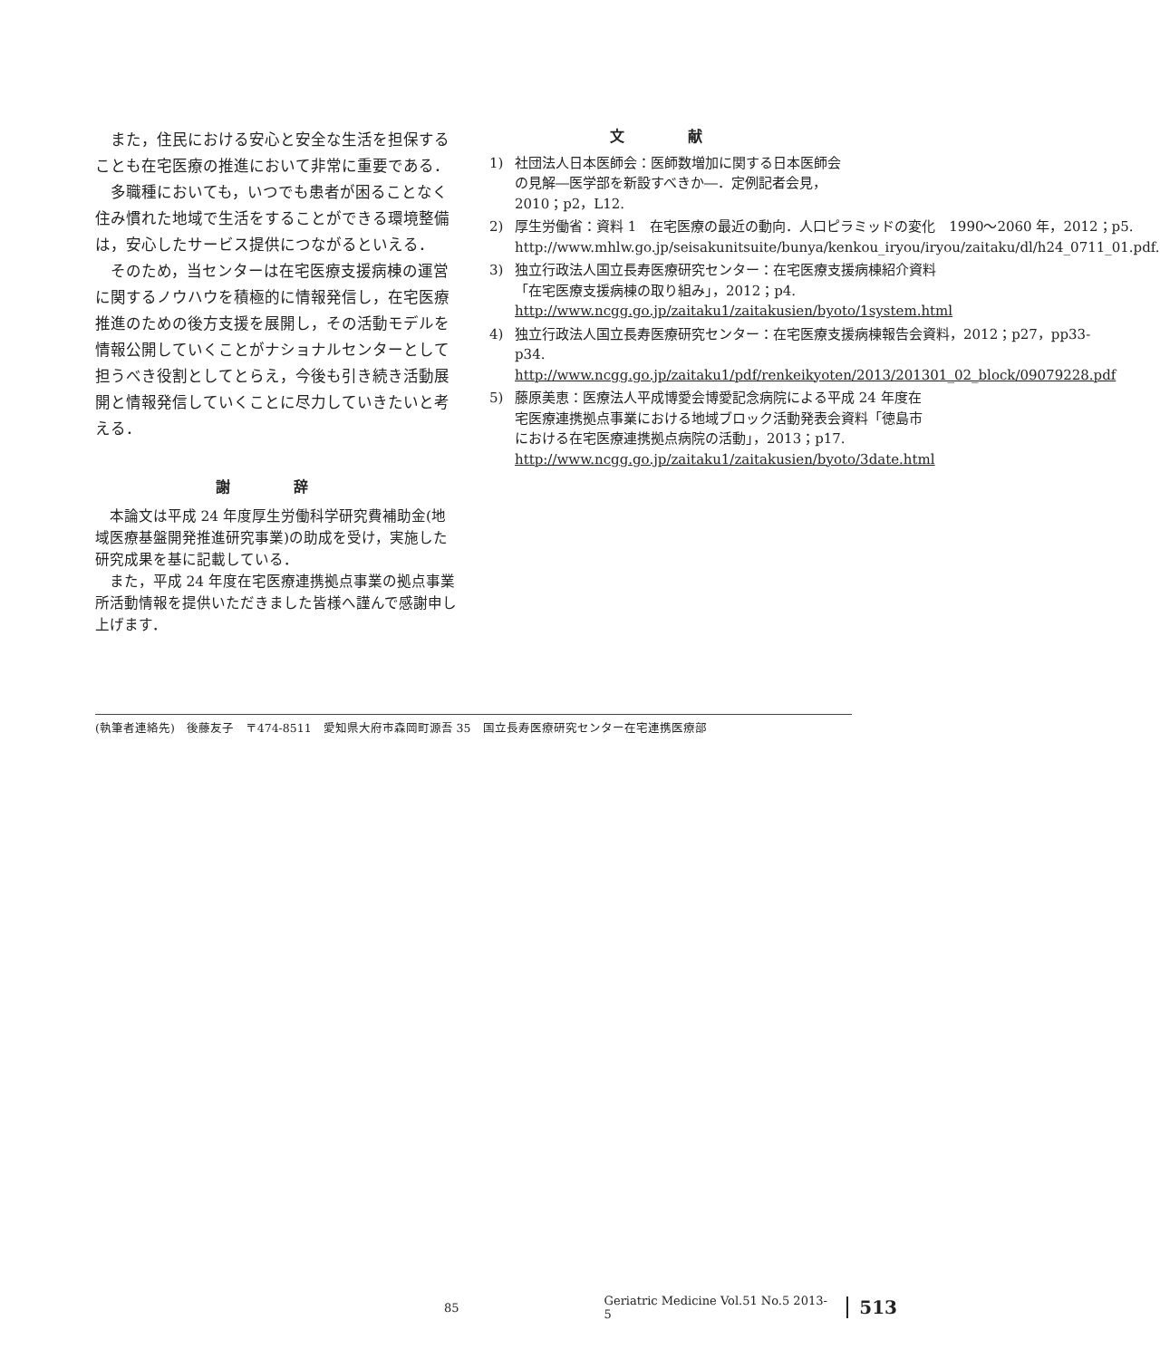また，住民における安心と安全な生活を担保することも在宅医療の推進において非常に重要である．
多職種においても，いつでも患者が困ることなく住み慣れた地域で生活をすることができる環境整備は，安心したサービス提供につながるといえる．
そのため，当センターは在宅医療支援病棟の運営に関するノウハウを積極的に情報発信し，在宅医療推進のための後方支援を展開し，その活動モデルを情報公開していくことがナショナルセンターとして担うべき役割としてとらえ，今後も引き続き活動展開と情報発信していくことに尽力していきたいと考える．
謝 辞
本論文は平成 24 年度厚生労働科学研究費補助金(地域医療基盤開発推進研究事業)の助成を受け，実施した研究成果を基に記載している．
また，平成 24 年度在宅医療連携拠点事業の拠点事業所活動情報を提供いただきました皆様へ謹んで感謝申し上げます．
文 献
1) 社団法人日本医師会：医師数増加に関する日本医師会の見解―医学部を新設すべきか―．定例記者会見，2010；p2，L12.
2) 厚生労働省：資料 1　在宅医療の最近の動向．人口ピラミッドの変化　1990〜2060 年，2012；p5. http://www.mhlw.go.jp/seisakunitsuite/bunya/kenkou_iryou/iryou/zaitaku/dl/h24_0711_01.pdf.
3) 独立行政法人国立長寿医療研究センター：在宅医療支援病棟紹介資料「在宅医療支援病棟の取り組み」，2012；p4. http://www.ncgg.go.jp/zaitaku1/zaitakusien/byoto/1system.html
4) 独立行政法人国立長寿医療研究センター：在宅医療支援病棟報告会資料，2012；p27，pp33-p34. http://www.ncgg.go.jp/zaitaku1/pdf/renkeikyoten/2013/201301_02_block/09079228.pdf
5) 藤原美恵：医療法人平成博愛会博愛記念病院による平成 24 年度在宅医療連携拠点事業における地域ブロック活動発表会資料「徳島市における在宅医療連携拠点病院の活動」，2013；p17. http://www.ncgg.go.jp/zaitaku1/zaitakusien/byoto/3date.html
(執筆者連絡先)　後藤友子　〒474-8511　愛知県大府市森岡町源吾 35　国立長寿医療研究センター在宅連携医療部
85 Geriatric Medicine Vol.51 No.5 2013-5 513